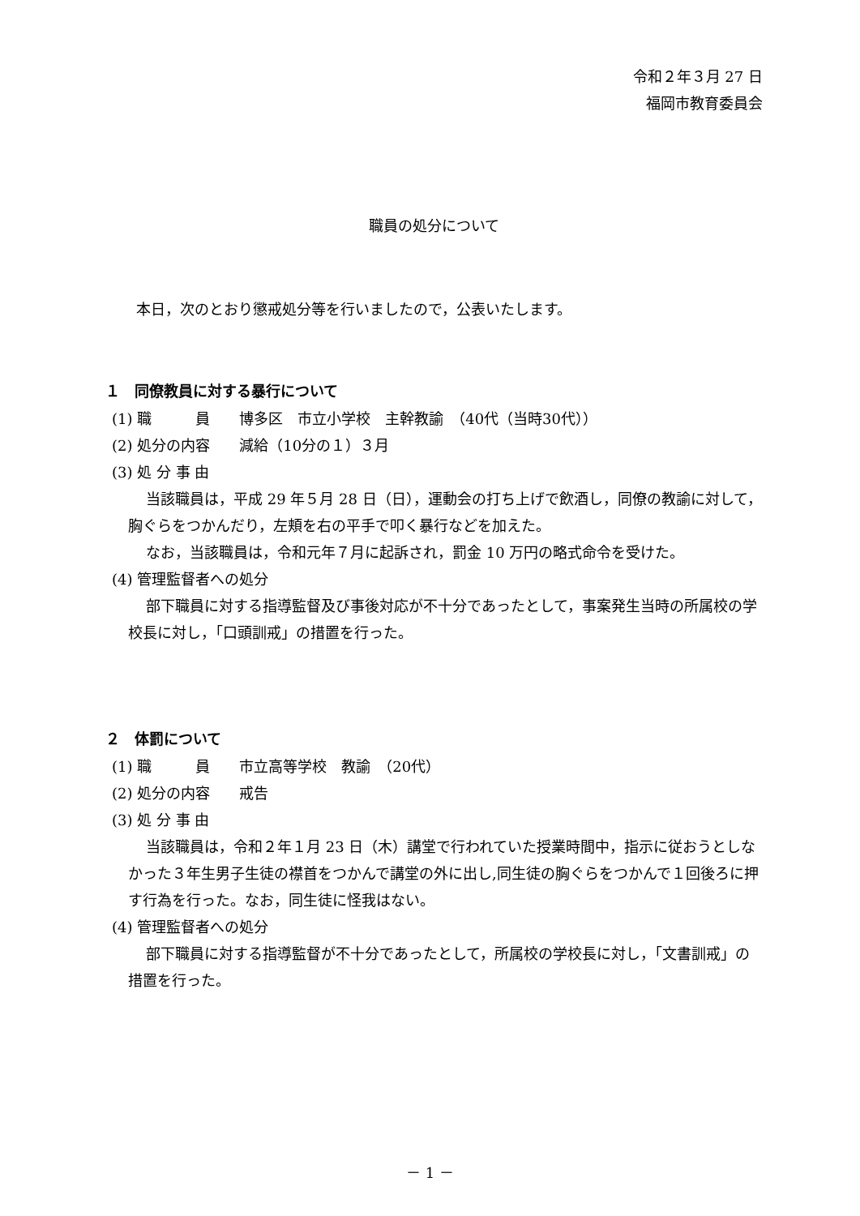令和２年３月 27 日
福岡市教育委員会
職員の処分について
本日，次のとおり懲戒処分等を行いましたので，公表いたします。
１　同僚教員に対する暴行について
(1) 職　　　員　　博多区　市立小学校　主幹教諭　（40代（当時30代））
(2) 処分の内容　　減給（10分の１）３月
(3) 処 分 事 由
当該職員は，平成 29 年５月 28 日（日），運動会の打ち上げで飲酒し，同僚の教諭に対して，胸ぐらをつかんだり，左頬を右の平手で叩く暴行などを加えた。
なお，当該職員は，令和元年７月に起訴され，罰金 10 万円の略式命令を受けた。
(4) 管理監督者への処分
部下職員に対する指導監督及び事後対応が不十分であったとして，事案発生当時の所属校の学校長に対し，「口頭訓戒」の措置を行った。
２　体罰について
(1) 職　　　員　　市立高等学校　教諭　（20代）
(2) 処分の内容　　戒告
(3) 処 分 事 由
当該職員は，令和２年１月 23 日（木）講堂で行われていた授業時間中，指示に従おうとしなかった３年生男子生徒の襟首をつかんで講堂の外に出し,同生徒の胸ぐらをつかんで１回後ろに押す行為を行った。なお，同生徒に怪我はない。
(4) 管理監督者への処分
部下職員に対する指導監督が不十分であったとして，所属校の学校長に対し，「文書訓戒」の措置を行った。
－ 1 －